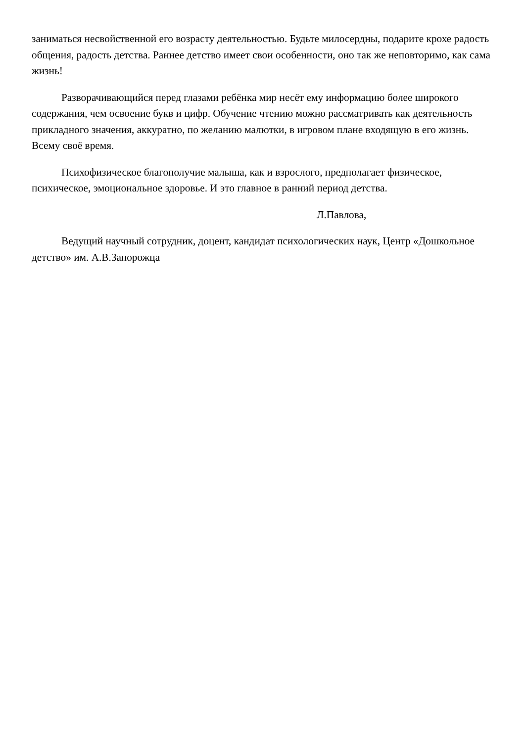заниматься несвойственной его возрасту деятельностью. Будьте милосердны, подарите крохе радость общения, радость детства. Раннее детство имеет свои особенности, оно так же неповторимо, как сама жизнь!
Разворачивающийся перед глазами ребёнка мир несёт ему информацию более широкого содержания, чем освоение букв и цифр. Обучение чтению можно рассматривать как деятельность прикладного значения, аккуратно, по желанию малютки, в игровом плане входящую в его жизнь. Всему своё время.
Психофизическое благополучие малыша, как и взрослого, предполагает физическое, психическое, эмоциональное здоровье. И это главное в ранний период детства.
Л.Павлова,
Ведущий научный сотрудник, доцент, кандидат психологических наук, Центр «Дошкольное детство» им. А.В.Запорожца